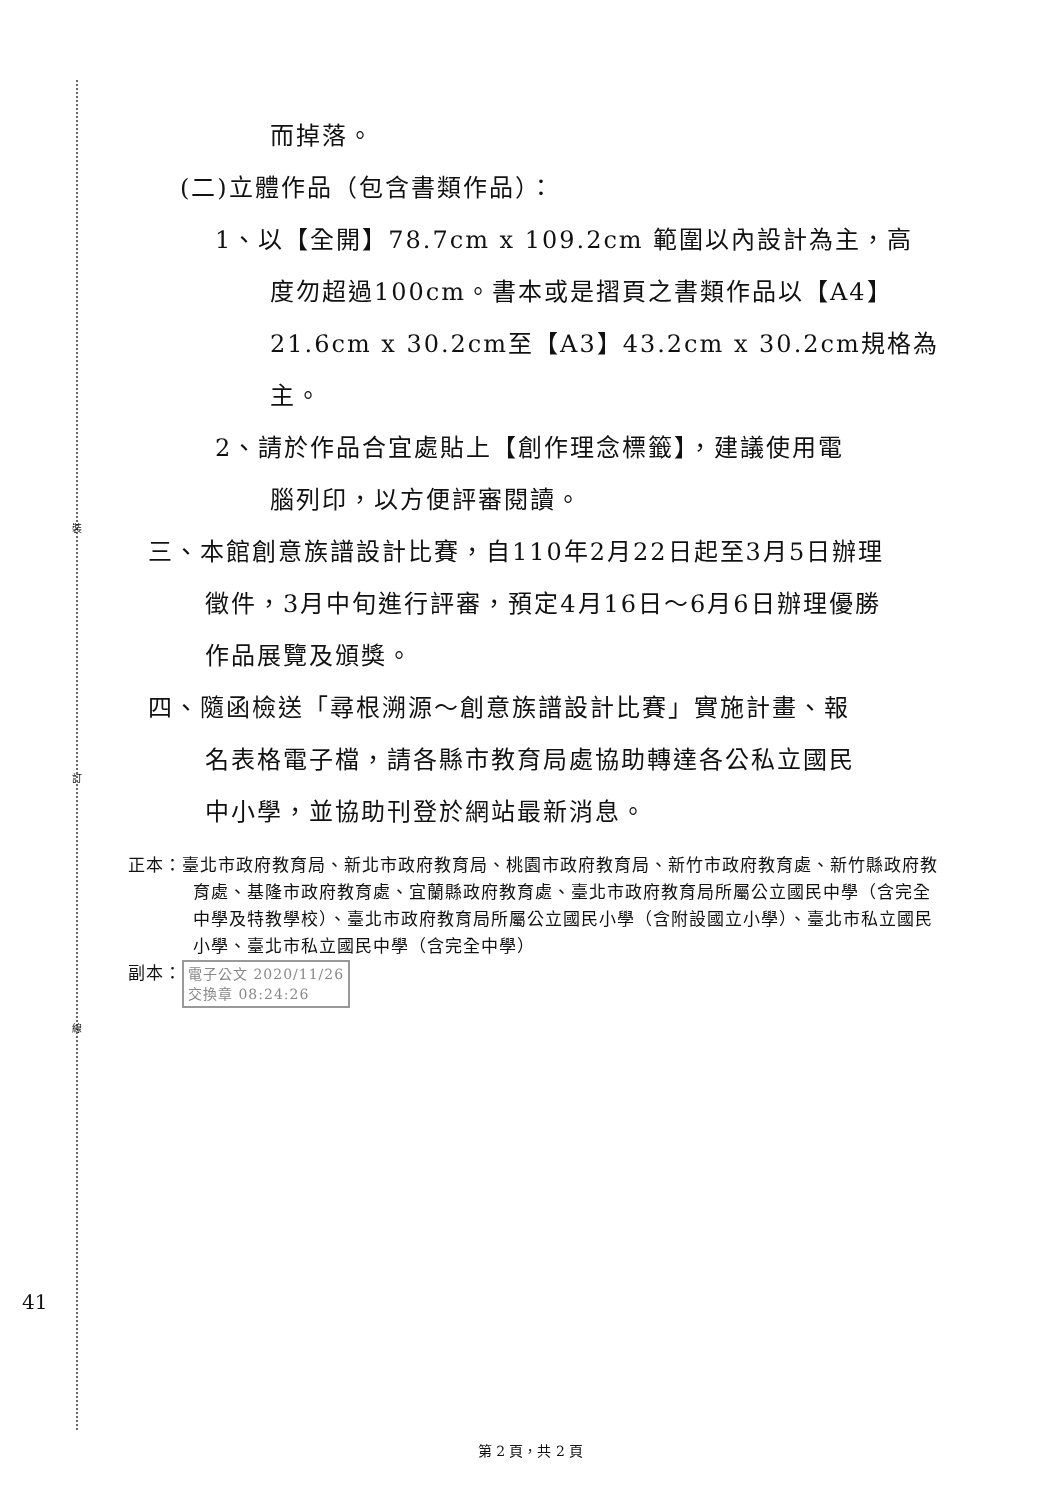裝
訂
線
而掉落。
(二)立體作品（包含書類作品）：
1、以【全開】78.7cm x 109.2cm 範圍以內設計為主，高
度勿超過100cm。書本或是摺頁之書類作品以【A4】
21.6cm x 30.2cm至【A3】43.2cm x 30.2cm規格為
主。
2、請於作品合宜處貼上【創作理念標籤】，建議使用電
腦列印，以方便評審閱讀。
三、本館創意族譜設計比賽，自110年2月22日起至3月5日辦理
徵件，3月中旬進行評審，預定4月16日～6月6日辦理優勝
作品展覽及頒獎。
四、隨函檢送「尋根溯源～創意族譜設計比賽」實施計畫、報
名表格電子檔，請各縣市教育局處協助轉達各公私立國民
中小學，並協助刊登於網站最新消息。
正本：臺北市政府教育局、新北市政府教育局、桃園市政府教育局、新竹市政府教育處、新竹縣政府教育處、基隆市政府教育處、宜蘭縣政府教育處、臺北市政府教育局所屬公立國民中學（含完全中學及特教學校）、臺北市政府教育局所屬公立國民小學（含附設國立小學）、臺北市私立國民小學、臺北市私立國民中學（含完全中學）
副本： 電子公文 2020/11/26
交換章 08:24:26
41
第 2 頁，共 2 頁